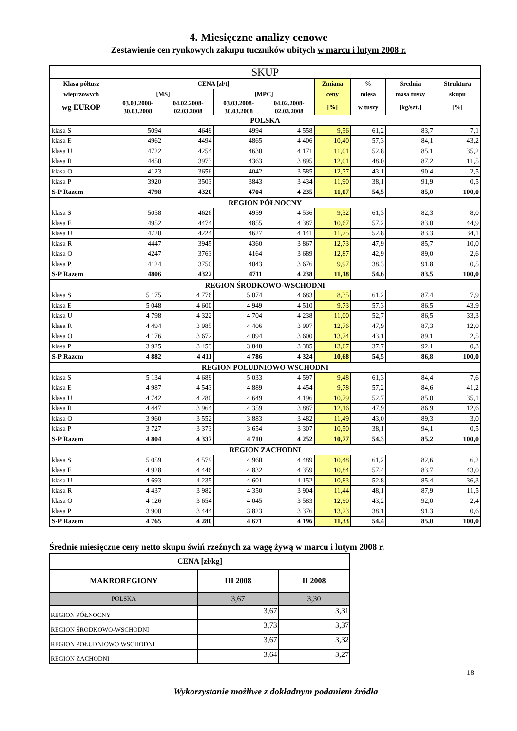4. Miesięczne analizy cenowe
Zestawienie cen rynkowych zakupu tuczników ubitych w marcu i lutym 2008 r.
| SKUP | | | | | | | | |
| --- | --- | --- | --- | --- | --- | --- | --- | --- |
| Klasa półtusz | CENA [zł/t] | | | | Zmiana | % | Średnia | Struktura |
| wieprzowych | [MS] | | [MPC] | | ceny | mięsa | masa tuszy | skupu |
| wg EUROP | 03.03.2008- 30.03.2008 | 04.02.2008- 02.03.2008 | 03.03.2008- 30.03.2008 | 04.02.2008- 02.03.2008 | [%] | w tuszy | [kg/szt.] | [%] |
| POLSKA | | | | | | | | |
| klasa S | 5094 | 4649 | 4994 | 4 558 | 9,56 | 61,2 | 83,7 | 7,1 |
| klasa E | 4962 | 4494 | 4865 | 4 406 | 10,40 | 57,3 | 84,1 | 43,2 |
| klasa U | 4722 | 4254 | 4630 | 4 171 | 11,01 | 52,8 | 85,1 | 35,2 |
| klasa R | 4450 | 3973 | 4363 | 3 895 | 12,01 | 48,0 | 87,2 | 11,5 |
| klasa O | 4123 | 3656 | 4042 | 3 585 | 12,77 | 43,1 | 90,4 | 2,5 |
| klasa P | 3920 | 3503 | 3843 | 3 434 | 11,90 | 38,1 | 91,9 | 0,5 |
| S-P Razem | 4798 | 4320 | 4704 | 4 235 | 11,07 | 54,5 | 85,0 | 100,0 |
| REGION PÓŁNOCNY | | | | | | | | |
| klasa S | 5058 | 4626 | 4959 | 4 536 | 9,32 | 61,3 | 82,3 | 8,0 |
| klasa E | 4952 | 4474 | 4855 | 4 387 | 10,67 | 57,2 | 83,0 | 44,9 |
| klasa U | 4720 | 4224 | 4627 | 4 141 | 11,75 | 52,8 | 83,3 | 34,1 |
| klasa R | 4447 | 3945 | 4360 | 3 867 | 12,73 | 47,9 | 85,7 | 10,0 |
| klasa O | 4247 | 3763 | 4164 | 3 689 | 12,87 | 42,9 | 89,0 | 2,6 |
| klasa P | 4124 | 3750 | 4043 | 3 676 | 9,97 | 38,3 | 91,8 | 0,5 |
| S-P Razem | 4806 | 4322 | 4711 | 4 238 | 11,18 | 54,6 | 83,5 | 100,0 |
| REGION ŚRODKOWO-WSCHODNI | | | | | | | | |
| klasa S | 5 175 | 4 776 | 5 074 | 4 683 | 8,35 | 61,2 | 87,4 | 7,9 |
| klasa E | 5 048 | 4 600 | 4 949 | 4 510 | 9,73 | 57,3 | 86,5 | 43,9 |
| klasa U | 4 798 | 4 322 | 4 704 | 4 238 | 11,00 | 52,7 | 86,5 | 33,3 |
| klasa R | 4 494 | 3 985 | 4 406 | 3 907 | 12,76 | 47,9 | 87,3 | 12,0 |
| klasa O | 4 176 | 3 672 | 4 094 | 3 600 | 13,74 | 43,1 | 89,1 | 2,5 |
| klasa P | 3 925 | 3 453 | 3 848 | 3 385 | 13,67 | 37,7 | 92,1 | 0,3 |
| S-P Razem | 4 882 | 4 411 | 4 786 | 4 324 | 10,68 | 54,5 | 86,8 | 100,0 |
| REGION POŁUDNIOWO WSCHODNI | | | | | | | | |
| klasa S | 5 134 | 4 689 | 5 033 | 4 597 | 9,48 | 61,3 | 84,4 | 7,6 |
| klasa E | 4 987 | 4 543 | 4 889 | 4 454 | 9,78 | 57,2 | 84,6 | 41,2 |
| klasa U | 4 742 | 4 280 | 4 649 | 4 196 | 10,79 | 52,7 | 85,0 | 35,1 |
| klasa R | 4 447 | 3 964 | 4 359 | 3 887 | 12,16 | 47,9 | 86,9 | 12,6 |
| klasa O | 3 960 | 3 552 | 3 883 | 3 482 | 11,49 | 43,0 | 89,3 | 3,0 |
| klasa P | 3 727 | 3 373 | 3 654 | 3 307 | 10,50 | 38,1 | 94,1 | 0,5 |
| S-P Razem | 4 804 | 4 337 | 4 710 | 4 252 | 10,77 | 54,3 | 85,2 | 100,0 |
| REGION ZACHODNI | | | | | | | | |
| klasa S | 5 059 | 4 579 | 4 960 | 4 489 | 10,48 | 61,2 | 82,6 | 6,2 |
| klasa E | 4 928 | 4 446 | 4 832 | 4 359 | 10,84 | 57,4 | 83,7 | 43,0 |
| klasa U | 4 693 | 4 235 | 4 601 | 4 152 | 10,83 | 52,8 | 85,4 | 36,3 |
| klasa R | 4 437 | 3 982 | 4 350 | 3 904 | 11,44 | 48,1 | 87,9 | 11,5 |
| klasa O | 4 126 | 3 654 | 4 045 | 3 583 | 12,90 | 43,2 | 92,0 | 2,4 |
| klasa P | 3 900 | 3 444 | 3 823 | 3 376 | 13,23 | 38,1 | 91,3 | 0,6 |
| S-P Razem | 4 765 | 4 280 | 4 671 | 4 196 | 11,33 | 54,4 | 85,0 | 100,0 |
Średnie miesięczne ceny netto skupu świń rzeźnych za wagę żywą w marcu i lutym 2008 r.
| CENA [zł/kg] | | |
| --- | --- | --- |
| MAKROREGIONY | III 2008 | II 2008 |
| POLSKA | 3,67 | 3,30 |
| REGION PÓŁNOCNY | 3,67 | 3,31 |
| REGION ŚRODKOWO-WSCHODNI | 3,73 | 3,37 |
| REGION POŁUDNIOWO WSCHODNI | 3,67 | 3,32 |
| REGION ZACHODNI | 3,64 | 3,27 |
18
Wykorzystanie możliwe z dokładnym podaniem źródła